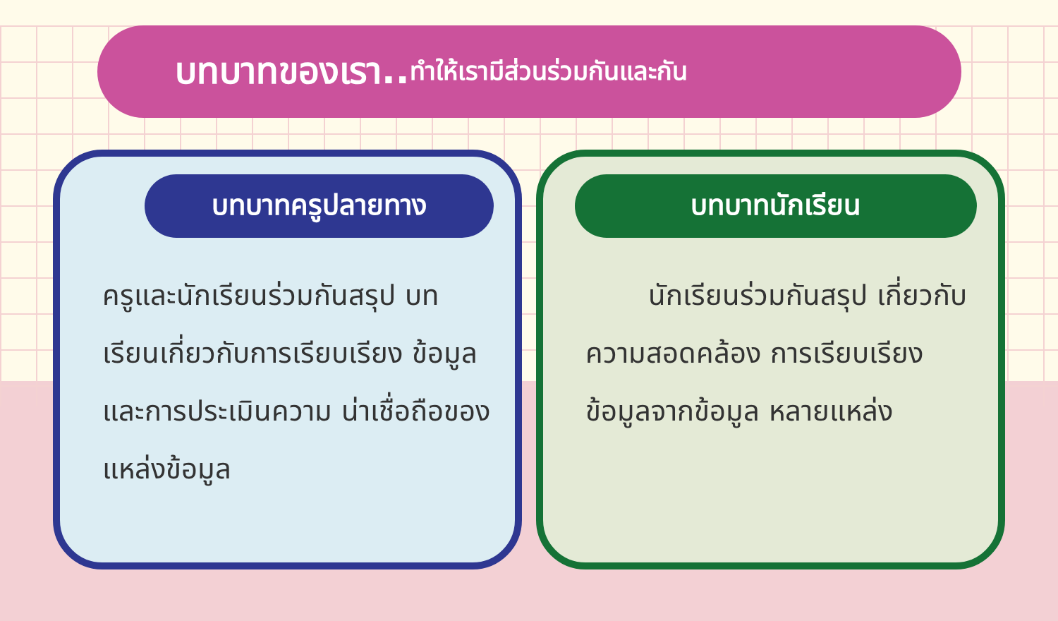บทบาทของเรา.. ทำให้เรามีส่วนร่วมกันและกัน
บทบาทครูปลายทาง
ครูและนักเรียนร่วมกันสรุป บทเรียนเกี่ยวกับการเรียบเรียง ข้อมูลและการประเมินความ น่าเชื่อถือของแหล่งข้อมูล
บทบาทนักเรียน
นักเรียนร่วมกันสรุป เกี่ยวกับความสอดคล้อง การเรียบเรียงข้อมูลจากข้อมูล หลายแหล่ง